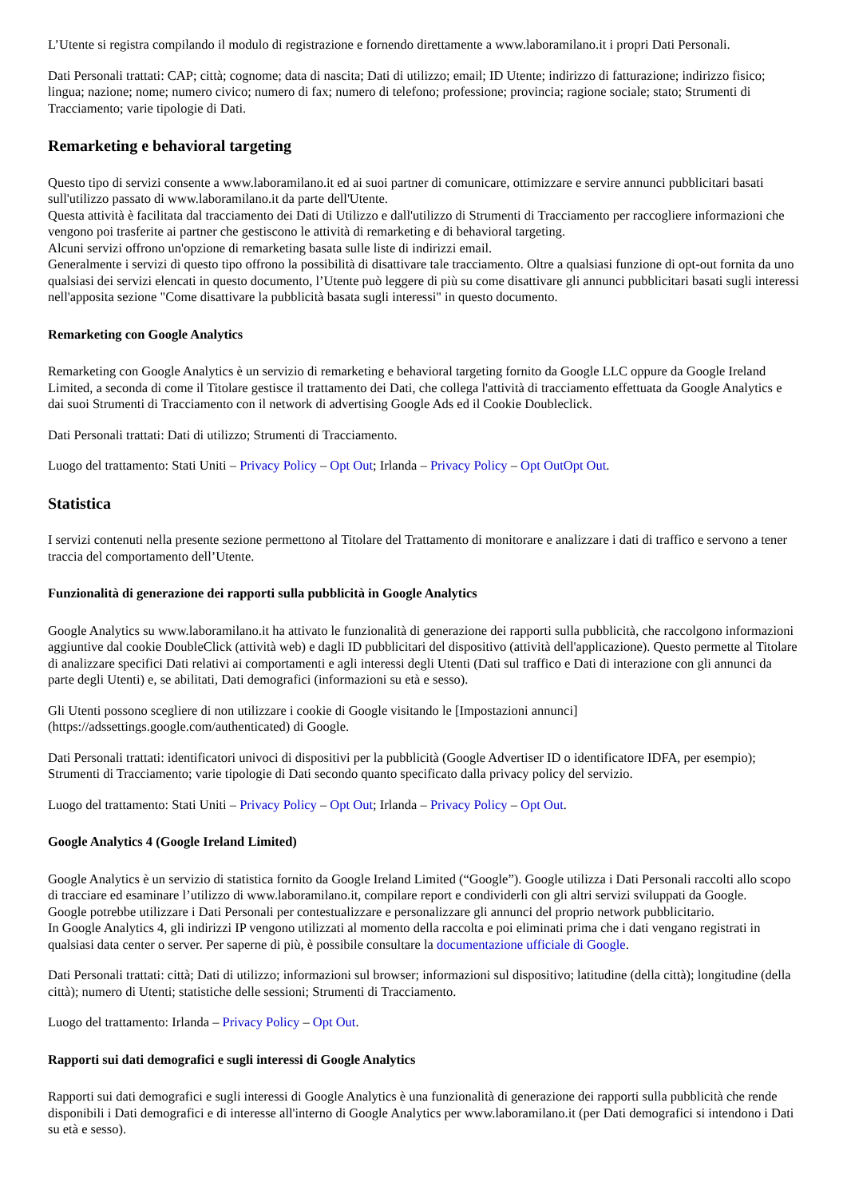L’Utente si registra compilando il modulo di registrazione e fornendo direttamente a www.laboramilano.it i propri Dati Personali.
Dati Personali trattati: CAP; città; cognome; data di nascita; Dati di utilizzo; email; ID Utente; indirizzo di fatturazione; indirizzo fisico; lingua; nazione; nome; numero civico; numero di fax; numero di telefono; professione; provincia; ragione sociale; stato; Strumenti di Tracciamento; varie tipologie di Dati.
Remarketing e behavioral targeting
Questo tipo di servizi consente a www.laboramilano.it ed ai suoi partner di comunicare, ottimizzare e servire annunci pubblicitari basati sull'utilizzo passato di www.laboramilano.it da parte dell'Utente.
Questa attività è facilitata dal tracciamento dei Dati di Utilizzo e dall'utilizzo di Strumenti di Tracciamento per raccogliere informazioni che vengono poi trasferite ai partner che gestiscono le attività di remarketing e di behavioral targeting.
Alcuni servizi offrono un'opzione di remarketing basata sulle liste di indirizzi email.
Generalmente i servizi di questo tipo offrono la possibilità di disattivare tale tracciamento. Oltre a qualsiasi funzione di opt-out fornita da uno qualsiasi dei servizi elencati in questo documento, l’Utente può leggere di più su come disattivare gli annunci pubblicitari basati sugli interessi nell'apposita sezione "Come disattivare la pubblicità basata sugli interessi" in questo documento.
Remarketing con Google Analytics
Remarketing con Google Analytics è un servizio di remarketing e behavioral targeting fornito da Google LLC oppure da Google Ireland Limited, a seconda di come il Titolare gestisce il trattamento dei Dati, che collega l'attività di tracciamento effettuata da Google Analytics e dai suoi Strumenti di Tracciamento con il network di advertising Google Ads ed il Cookie Doubleclick.
Dati Personali trattati: Dati di utilizzo; Strumenti di Tracciamento.
Luogo del trattamento: Stati Uniti – Privacy Policy – Opt Out; Irlanda – Privacy Policy – Opt OutOpt Out.
Statistica
I servizi contenuti nella presente sezione permettono al Titolare del Trattamento di monitorare e analizzare i dati di traffico e servono a tener traccia del comportamento dell’Utente.
Funzionalità di generazione dei rapporti sulla pubblicità in Google Analytics
Google Analytics su www.laboramilano.it ha attivato le funzionalità di generazione dei rapporti sulla pubblicità, che raccolgono informazioni aggiuntive dal cookie DoubleClick (attività web) e dagli ID pubblicitari del dispositivo (attività dell'applicazione). Questo permette al Titolare di analizzare specifici Dati relativi ai comportamenti e agli interessi degli Utenti (Dati sul traffico e Dati di interazione con gli annunci da parte degli Utenti) e, se abilitati, Dati demografici (informazioni su età e sesso).
Gli Utenti possono scegliere di non utilizzare i cookie di Google visitando le [Impostazioni annunci](https://adssettings.google.com/authenticated) di Google.
Dati Personali trattati: identificatori univoci di dispositivi per la pubblicità (Google Advertiser ID o identificatore IDFA, per esempio); Strumenti di Tracciamento; varie tipologie di Dati secondo quanto specificato dalla privacy policy del servizio.
Luogo del trattamento: Stati Uniti – Privacy Policy – Opt Out; Irlanda – Privacy Policy – Opt Out.
Google Analytics 4 (Google Ireland Limited)
Google Analytics è un servizio di statistica fornito da Google Ireland Limited (“Google”). Google utilizza i Dati Personali raccolti allo scopo di tracciare ed esaminare l’utilizzo di www.laboramilano.it, compilare report e condividerli con gli altri servizi sviluppati da Google.
Google potrebbe utilizzare i Dati Personali per contestualizzare e personalizzare gli annunci del proprio network pubblicitario.
In Google Analytics 4, gli indirizzi IP vengono utilizzati al momento della raccolta e poi eliminati prima che i dati vengano registrati in qualsiasi data center o server. Per saperne di più, è possibile consultare la documentazione ufficiale di Google.
Dati Personali trattati: città; Dati di utilizzo; informazioni sul browser; informazioni sul dispositivo; latitudine (della città); longitudine (della città); numero di Utenti; statistiche delle sessioni; Strumenti di Tracciamento.
Luogo del trattamento: Irlanda – Privacy Policy – Opt Out.
Rapporti sui dati demografici e sugli interessi di Google Analytics
Rapporti sui dati demografici e sugli interessi di Google Analytics è una funzionalità di generazione dei rapporti sulla pubblicità che rende disponibili i Dati demografici e di interesse all'interno di Google Analytics per www.laboramilano.it (per Dati demografici si intendono i Dati su età e sesso).